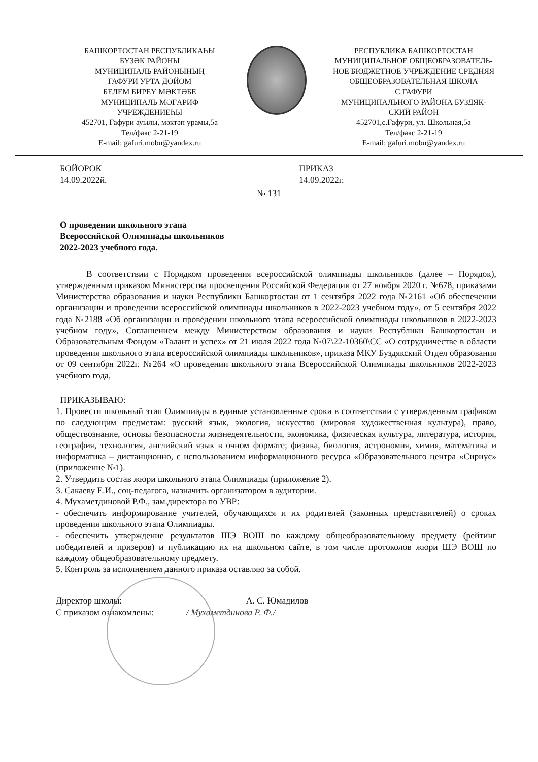БАШКОРТОСТАН РЕСПУБЛИКАҺЫ
БҮЗӘК РАЙОНЫ
МУНИЦИПАЛЬ РАЙОНЫНЫҢ
ГАФУРИ УРТА ДӨЙӨМ
БЕЛЕМ БИРЕҮ МӘКТӘБЕ
МУНИЦИПАЛЬ МӘҒАРИФ
УЧРЕЖДЕНИЕҺЫ
452701, Гафури ауылы, мәктәп урамы,5а
Тел/факс 2-21-19
E-mail: gafuri.mobu@yandex.ru
РЕСПУБЛИКА БАШКОРТОСТАН
МУНИЦИПАЛЬНОЕ ОБЩЕОБРАЗОВАТЕЛЬ-
НОЕ БЮДЖЕТНОЕ УЧРЕЖДЕНИЕ СРЕДНЯЯ
ОБЩЕОБРАЗОВАТЕЛЬНАЯ ШКОЛА
С.ГАФУРИ
МУНИЦИПАЛЬНОГО РАЙОНА БУЗДЯК-
СКИЙ РАЙОН
452701,с.Гафури, ул. Школьная,5а
Тел/факс 2-21-19
E-mail: gafuri.mobu@yandex.ru
БОЙОРОК
14.09.2022й.
ПРИКАЗ
14.09.2022г.
№ 131
О проведении школьного этапа
Всероссийской Олимпиады школьников
2022-2023 учебного года.
В соответствии с Порядком проведения всероссийской олимпиады школьников (далее – Порядок), утвержденным приказом Министерства просвещения Российской Федерации от 27 ноября 2020 г. №678, приказами Министерства образования и науки Республики Башкортостан от 1 сентября 2022 года №2161 «Об обеспечении организации и проведении всероссийской олимпиады школьников в 2022-2023 учебном году», от 5 сентября 2022 года №2188 «Об организации и проведении школьного этапа всероссийской олимпиады школьников в 2022-2023 учебном году», Соглашением между Министерством образования и науки Республики Башкортостан и Образовательным Фондом «Талант и успех» от 21 июля 2022 года №07\22-10360\СС «О сотрудничестве в области проведения школьного этапа всероссийской олимпиады школьников», приказа МКУ Буздякский Отдел образования от 09 сентября 2022г. №264 «О проведении школьного этапа Всероссийской Олимпиады школьников 2022-2023 учебного года,
ПРИКАЗЫВАЮ:
1. Провести школьный этап Олимпиады в единые установленные сроки в соответствии с утвержденным графиком по следующим предметам: русский язык, экология, искусство (мировая художественная культура), право, обществознание, основы безопасности жизнедеятельности, экономика, физическая культура, литература, история, география, технология, английский язык в очном формате; физика, биология, астрономия, химия, математика и информатика – дистанционно, с использованием информационного ресурса «Образовательного центра «Сириус» (приложение №1).
2. Утвердить состав жюри школьного этапа Олимпиады (приложение 2).
3. Сакаеву Е.И., соц-педагога, назначить организатором в аудитории.
4. Мухаметдиновой Р.Ф., зам.директора по УВР:
- обеспечить информирование учителей, обучающихся и их родителей (законных представителей) о сроках проведения школьного этапа Олимпиады.
- обеспечить утверждение результатов ШЭ ВОШ по каждому общеобразовательному предмету (рейтинг победителей и призеров) и публикацию их на школьном сайте, в том числе протоколов жюри ШЭ ВОШ по каждому общеобразовательному предмету.
5. Контроль за исполнением данного приказа оставляю за собой.
Директор школы: А. С. Юмадилов
С приказом ознакомлены: / Мухаметдинова Р. Ф./